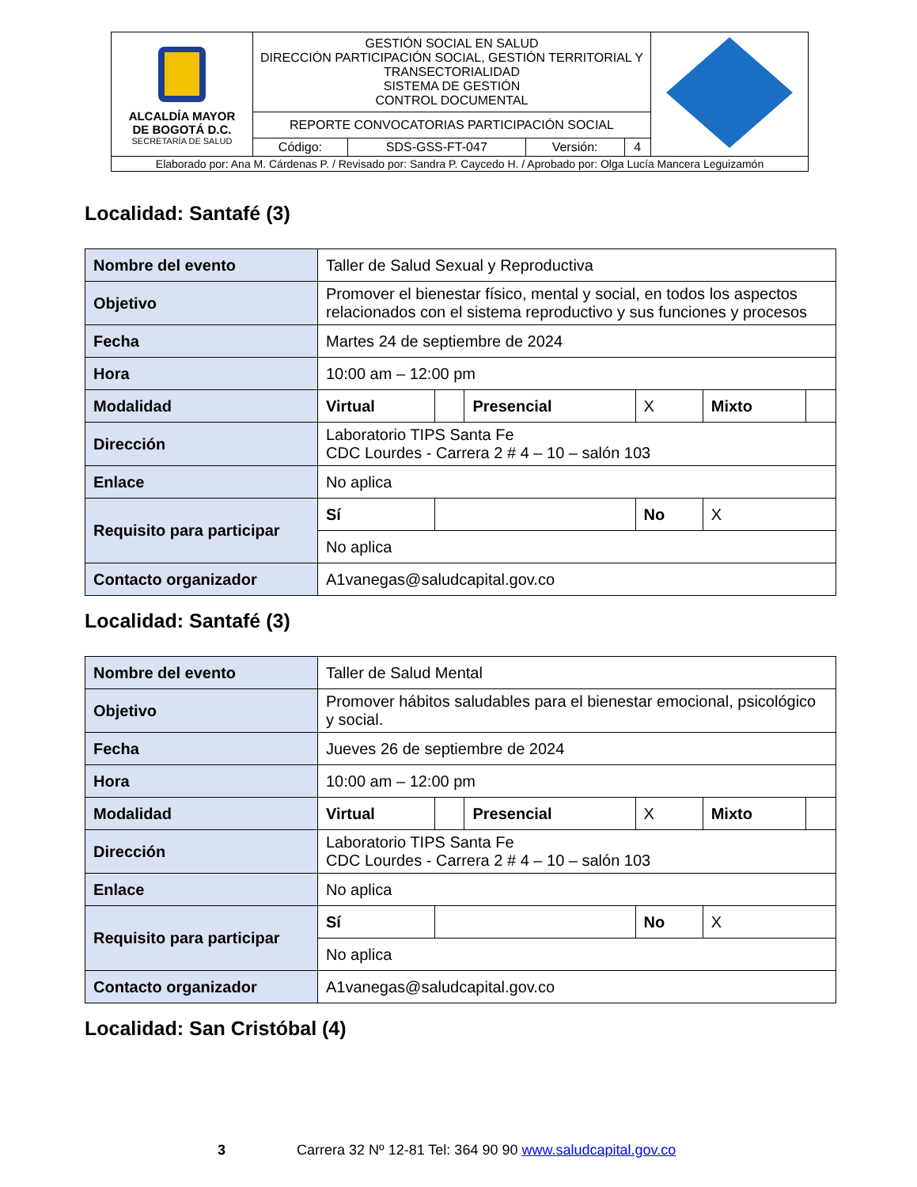| ALCALDÍA MAYOR DE BOGOTÁ D.C. SECRETARÍA DE SALUD | GESTIÓN SOCIAL EN SALUD DIRECCIÓN PARTICIPACIÓN SOCIAL, GESTIÓN TERRITORIAL Y TRANSECTORIALIDAD SISTEMA DE GESTIÓN CONTROL DOCUMENTAL | | | | |
| | REPORTE CONVOCATORIAS PARTICIPACIÓN SOCIAL | | | | |
| | Código: | SDS-GSS-FT-047 | Versión: | 4 | |
| Elaborado por: Ana M. Cárdenas P. / Revisado por: Sandra P. Caycedo H. / Aprobado por: Olga Lucía Mancera Leguizamón | | | | | |
Localidad: Santafé (3)
| Nombre del evento | Taller de Salud Sexual y Reproductiva | | | | | |
| Objetivo | Promover el bienestar físico, mental y social, en todos los aspectos relacionados con el sistema reproductivo y sus funciones y procesos | | | | | |
| Fecha | Martes 24 de septiembre de 2024 | | | | | |
| Hora | 10:00 am – 12:00 pm | | | | | |
| Modalidad | Virtual | | Presencial | X | Mixto | |
| Dirección | Laboratorio TIPS Santa Fe CDC Lourdes - Carrera 2 # 4 – 10 – salón 103 | | | | | |
| Enlace | No aplica | | | | | |
| Requisito para participar | Sí | | | No | X | |
| | No aplica | | | | | |
| Contacto organizador | A1vanegas@saludcapital.gov.co | | | | | |
Localidad: Santafé (3)
| Nombre del evento | Taller de Salud Mental | | | | | |
| Objetivo | Promover hábitos saludables para el bienestar emocional, psicológico y social. | | | | | |
| Fecha | Jueves 26 de septiembre de 2024 | | | | | |
| Hora | 10:00 am – 12:00 pm | | | | | |
| Modalidad | Virtual | | Presencial | X | Mixto | |
| Dirección | Laboratorio TIPS Santa Fe CDC Lourdes - Carrera 2 # 4 – 10 – salón 103 | | | | | |
| Enlace | No aplica | | | | | |
| Requisito para participar | Sí | | | No | X | |
| | No aplica | | | | | |
| Contacto organizador | A1vanegas@saludcapital.gov.co | | | | | |
Localidad: San Cristóbal (4)
3 Carrera 32 Nº 12-81 Tel: 364 90 90 www.saludcapital.gov.co